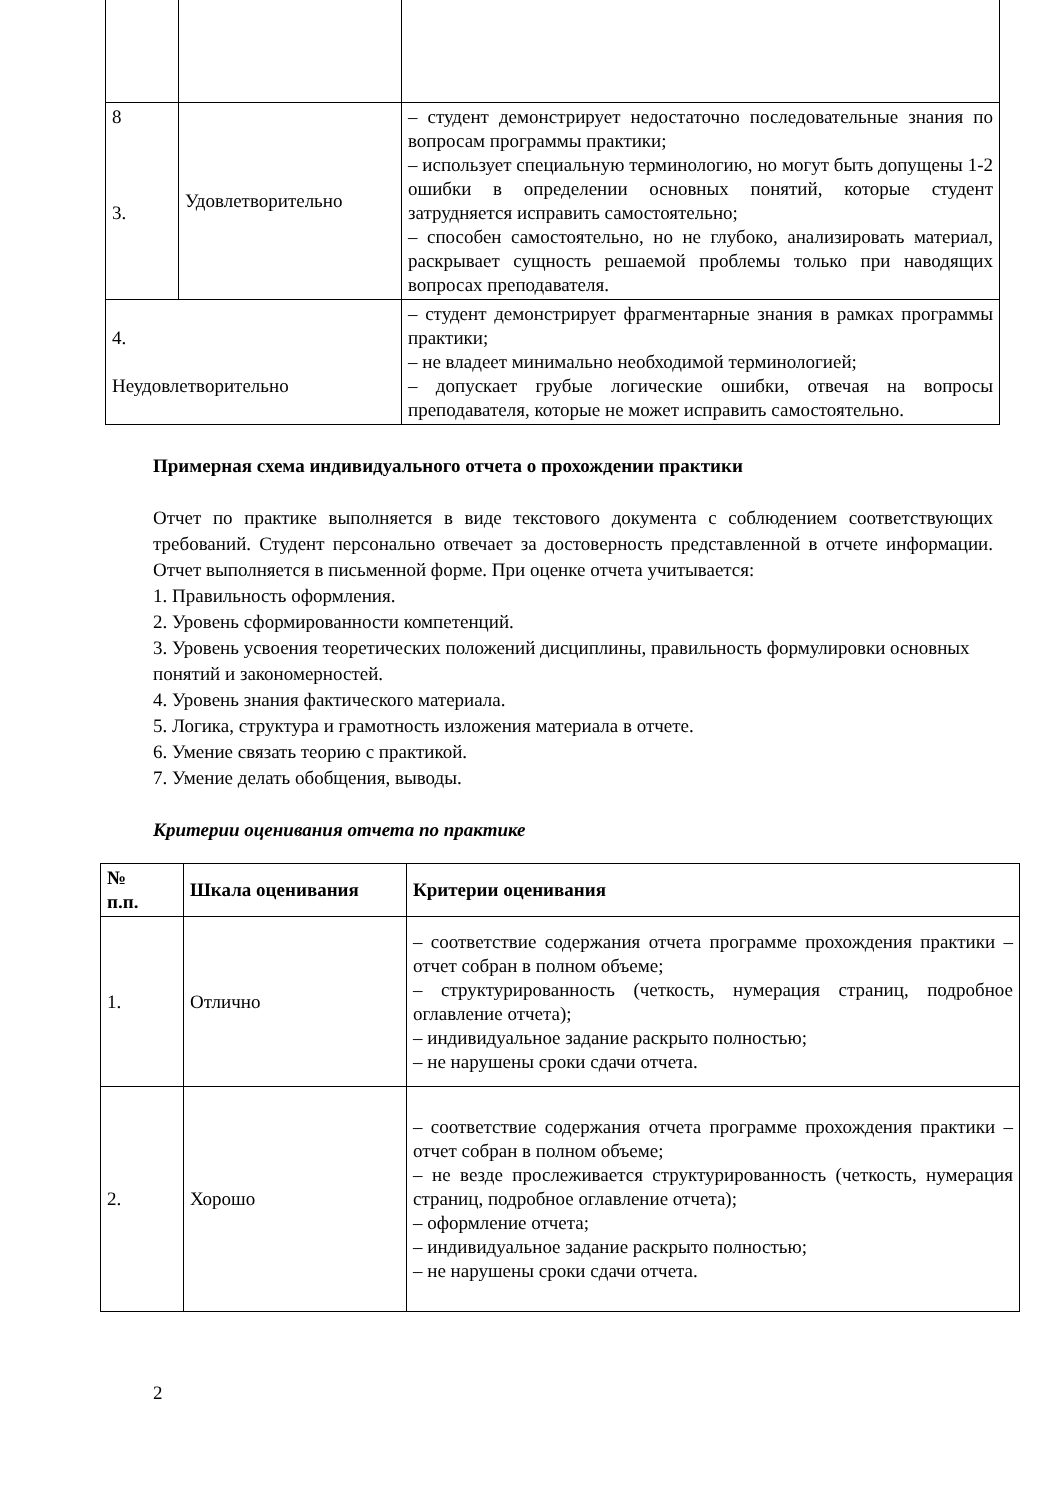| 8 3. | Удовлетворительно | – студент демонстрирует недостаточно последовательные знания по вопросам программы практики; – использует специальную терминологию, но могут быть допущены 1-2 ошибки в определении основных понятий, которые студент затрудняется исправить самостоятельно; – способен самостоятельно, но не глубоко, анализировать материал, раскрывает сущность решаемой проблемы только при наводящих вопросах преподавателя. |
| 4. Неудовлетворительно | | – студент демонстрирует фрагментарные знания в рамках программы практики; – не владеет минимально необходимой терминологией; – допускает грубые логические ошибки, отвечая на вопросы преподавателя, которые не может исправить самостоятельно. |
Примерная схема индивидуального отчета о прохождении практики
Отчет по практике выполняется в виде текстового документа с соблюдением соответствующих требований. Студент персонально отвечает за достоверность представленной в отчете информации. Отчет выполняется в письменной форме. При оценке отчета учитывается:
1. Правильность оформления.
2. Уровень сформированности компетенций.
3. Уровень усвоения теоретических положений дисциплины, правильность формулировки основных понятий и закономерностей.
4. Уровень знания фактического материала.
5. Логика, структура и грамотность изложения материала в отчете.
6. Умение связать теорию с практикой.
7. Умение делать обобщения, выводы.
Критерии оценивания отчета по практике
| № п.п. | Шкала оценивания | Критерии оценивания |
| --- | --- | --- |
| 1. | Отлично | – соответствие содержания отчета программе прохождения практики – отчет собран в полном объеме; – структурированность (четкость, нумерация страниц, подробное оглавление отчета); – индивидуальное задание раскрыто полностью; – не нарушены сроки сдачи отчета. |
| 2. | Хорошо | – соответствие содержания отчета программе прохождения практики – отчет собран в полном объеме; – не везде прослеживается структурированность (четкость, нумерация страниц, подробное оглавление отчета); – оформление отчета; – индивидуальное задание раскрыто полностью; – не нарушены сроки сдачи отчета. |
2